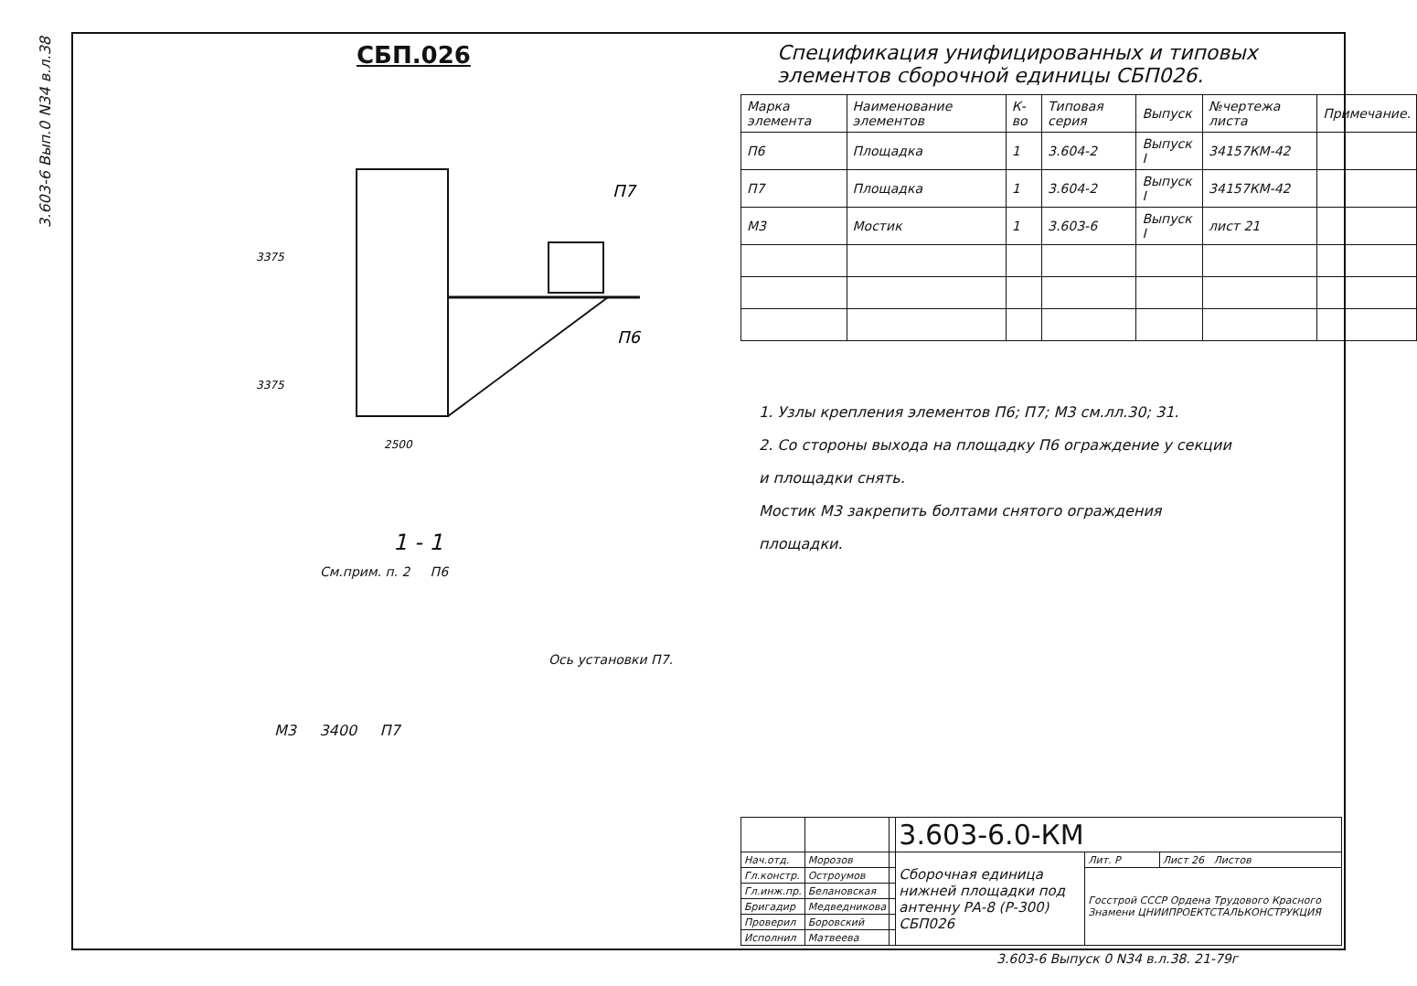3.603-6 Вып.0 N34 в.л.38
СБП.026
3375
3375
2500
П7
П6
1 - 1
См.прим. п. 2 П6
Ось установки П7.
М3 3400 П7
Спецификация унифицированных и типовых элементов сборочной единицы СБП026.
| Марка элемента | Наименование элементов | К-во | Типовая серия | Выпуск | №чертежа листа | Примечание. |
| --- | --- | --- | --- | --- | --- | --- |
| П6 | Площадка | 1 | 3.604-2 | Выпуск I | 34157КМ-42 | |
| П7 | Площадка | 1 | 3.604-2 | Выпуск I | 34157КМ-42 | |
| М3 | Мостик | 1 | 3.603-6 | Выпуск I | лист 21 | |
1. Узлы крепления элементов П6; П7; М3 см.лл.30; 31.
2. Со стороны выхода на площадку П6 ограждение у секции
и площадки снять.
Мостик М3 закрепить болтами снятого ограждения
площадки.
| | | | 3.603-6.0-КМ | | |
| Нач.отд. | Морозов | | Сборочная единица нижней площадки под антенну РА-8 (Р-300) СБП026 | Лит. Р | Лист 26 Листов |
| Гл.констр. | Остроумов | | | Госстрой СССР Ордена Трудового Красного Знамени ЦНИИПРОЕКТСТАЛЬКОНСТРУКЦИЯ | |
| Гл.инж.пр. | Белановская | | | | |
| Бригадир | Медведникова | | | | |
| Проверил | Боровский | | | | |
| Исполнил | Матвеева | | | | |
3.603-6 Выпуск 0 N34 в.л.38. 21-79г